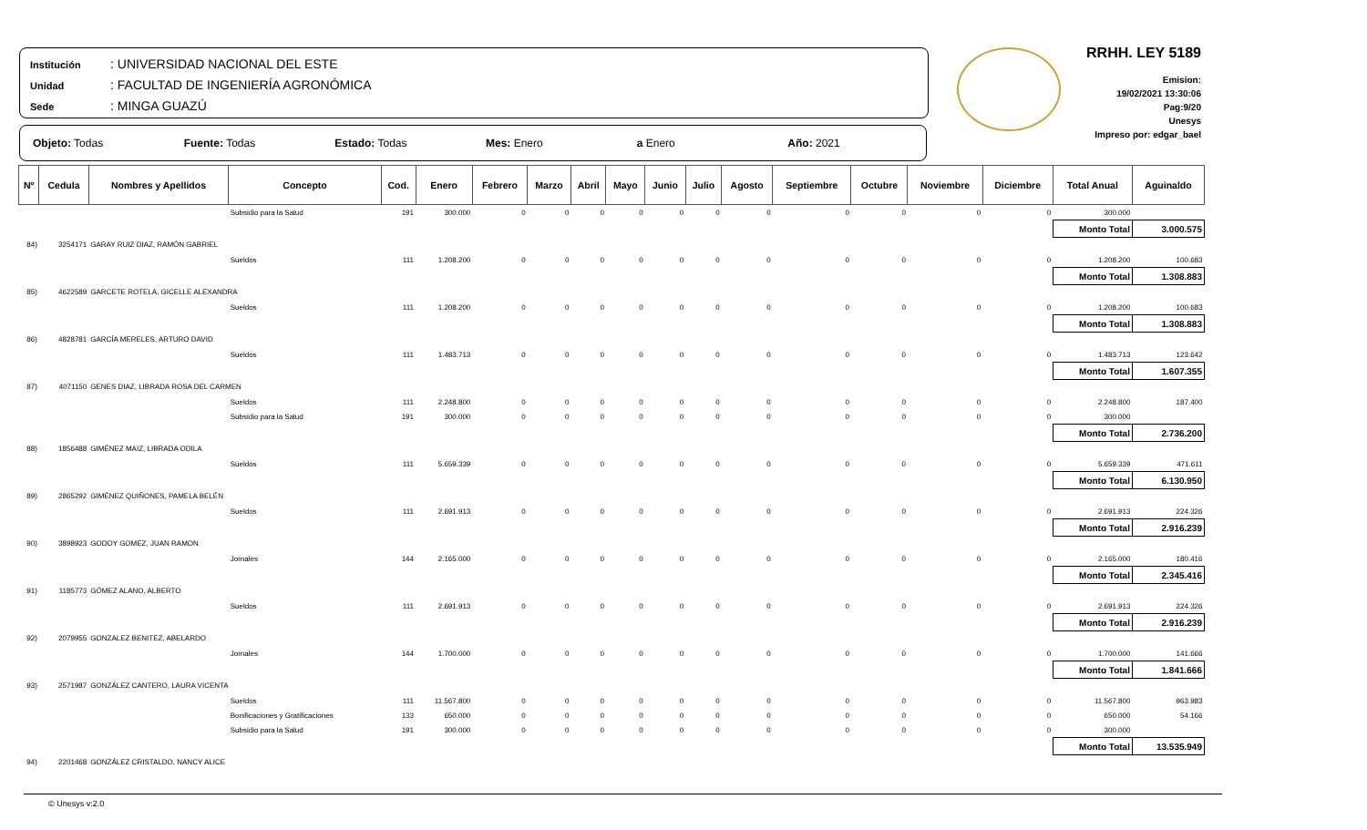Institución: UNIVERSIDAD NACIONAL DEL ESTE
Unidad: FACULTAD DE INGENIERÍA AGRONÓMICA
Sede: MINGA GUAZÚ
RRHH. LEY 5189
Emision:
19/02/2021 13:30:06
Pag:9/20
Unesys
Impreso por: edgar_bael
Objeto: Todas Fuente: Todas Estado: Todas Mes: Enero a Enero Año: 2021
| Nº | Cedula | Nombres y Apellidos | Concepto | Cod. | Enero | Febrero | Marzo | Abril | Mayo | Junio | Julio | Agosto | Septiembre | Octubre | Noviembre | Diciembre | Total Anual | Aguinaldo |
| --- | --- | --- | --- | --- | --- | --- | --- | --- | --- | --- | --- | --- | --- | --- | --- | --- | --- | --- |
| | | | Subsidio para la Salud | 191 | 300.000 | 0 | 0 | 0 | 0 | 0 | 0 | 0 | 0 | 0 | 0 | 0 | 300.000 | |
| | | | | | | | | | | | | | | | | | Monto Total | 3.000.575 |
| 84) | 3254171 | GARAY RUIZ DIAZ, RAMÓN GABRIEL | | | | | | | | | | | | | | | | |
| | | | Sueldos | 111 | 1.208.200 | 0 | 0 | 0 | 0 | 0 | 0 | 0 | 0 | 0 | 0 | 0 | 1.208.200 | 100.683 |
| | | | | | | | | | | | | | | | | | Monto Total | 1.308.883 |
| 85) | 4622589 | GARCETE ROTELA, GICELLE ALEXANDRA | | | | | | | | | | | | | | | | |
| | | | Sueldos | 111 | 1.208.200 | 0 | 0 | 0 | 0 | 0 | 0 | 0 | 0 | 0 | 0 | 0 | 1.208.200 | 100.683 |
| | | | | | | | | | | | | | | | | | Monto Total | 1.308.883 |
| 86) | 4828781 | GARCÍA MERELES, ARTURO DAVID | | | | | | | | | | | | | | | | |
| | | | Sueldos | 111 | 1.483.713 | 0 | 0 | 0 | 0 | 0 | 0 | 0 | 0 | 0 | 0 | 0 | 1.483.713 | 123.642 |
| | | | | | | | | | | | | | | | | | Monto Total | 1.607.355 |
| 87) | 4071150 | GENES DIAZ, LIBRADA ROSA DEL CARMEN | | | | | | | | | | | | | | | | |
| | | | Sueldos | 111 | 2.248.800 | 0 | 0 | 0 | 0 | 0 | 0 | 0 | 0 | 0 | 0 | 0 | 2.248.800 | 187.400 |
| | | | Subsidio para la Salud | 191 | 300.000 | 0 | 0 | 0 | 0 | 0 | 0 | 0 | 0 | 0 | 0 | 0 | 300.000 | |
| | | | | | | | | | | | | | | | | | Monto Total | 2.736.200 |
| 88) | 1856488 | GIMÉNEZ MAIZ, LIBRADA ODILA | | | | | | | | | | | | | | | | |
| | | | Sueldos | 111 | 5.659.339 | 0 | 0 | 0 | 0 | 0 | 0 | 0 | 0 | 0 | 0 | 0 | 5.659.339 | 471.611 |
| | | | | | | | | | | | | | | | | | Monto Total | 6.130.950 |
| 89) | 2865292 | GIMÉNEZ QUIÑONES, PAMELA BELÉN | | | | | | | | | | | | | | | | |
| | | | Sueldos | 111 | 2.691.913 | 0 | 0 | 0 | 0 | 0 | 0 | 0 | 0 | 0 | 0 | 0 | 2.691.913 | 224.326 |
| | | | | | | | | | | | | | | | | | Monto Total | 2.916.239 |
| 90) | 3898923 | GODOY GOMEZ, JUAN RAMON | | | | | | | | | | | | | | | | |
| | | | Jornales | 144 | 2.165.000 | 0 | 0 | 0 | 0 | 0 | 0 | 0 | 0 | 0 | 0 | 0 | 2.165.000 | 180.416 |
| | | | | | | | | | | | | | | | | | Monto Total | 2.345.416 |
| 91) | 1185773 | GÓMEZ ALANO, ALBERTO | | | | | | | | | | | | | | | | |
| | | | Sueldos | 111 | 2.691.913 | 0 | 0 | 0 | 0 | 0 | 0 | 0 | 0 | 0 | 0 | 0 | 2.691.913 | 224.326 |
| | | | | | | | | | | | | | | | | | Monto Total | 2.916.239 |
| 92) | 2079955 | GONZALEZ BENITEZ, ABELARDO | | | | | | | | | | | | | | | | |
| | | | Jornales | 144 | 1.700.000 | 0 | 0 | 0 | 0 | 0 | 0 | 0 | 0 | 0 | 0 | 0 | 1.700.000 | 141.666 |
| | | | | | | | | | | | | | | | | | Monto Total | 1.841.666 |
| 93) | 2571987 | GONZÁLEZ CANTERO, LAURA VICENTA | | | | | | | | | | | | | | | | |
| | | | Sueldos | 111 | 11.567.800 | 0 | 0 | 0 | 0 | 0 | 0 | 0 | 0 | 0 | 0 | 0 | 11.567.800 | 963.983 |
| | | | Bonificaciones y Gratificaciones | 133 | 650.000 | 0 | 0 | 0 | 0 | 0 | 0 | 0 | 0 | 0 | 0 | 0 | 650.000 | 54.166 |
| | | | Subsidio para la Salud | 191 | 300.000 | 0 | 0 | 0 | 0 | 0 | 0 | 0 | 0 | 0 | 0 | 0 | 300.000 | |
| | | | | | | | | | | | | | | | | | Monto Total | 13.535.949 |
| 94) | 2201468 | GONZÁLEZ CRISTALDO, NANCY ALICE | | | | | | | | | | | | | | | | |
© Unesys v:2.0